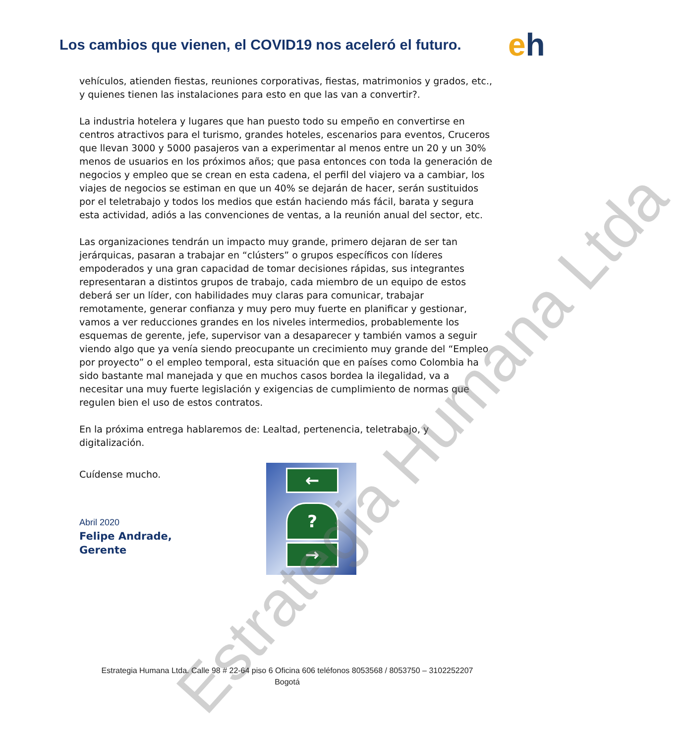Los cambios que vienen, el COVID19 nos aceleró el futuro.
eh
vehículos, atienden fiestas, reuniones corporativas, fiestas, matrimonios y grados, etc., y quienes tienen las instalaciones para esto en que las van a convertir?.
La industria hotelera y lugares que han puesto todo su empeño en convertirse en centros atractivos para el turismo, grandes hoteles, escenarios para eventos, Cruceros que llevan 3000 y 5000 pasajeros van a experimentar al menos entre un 20 y un 30% menos de usuarios en los próximos años; que pasa entonces con toda la generación de negocios y empleo que se crean en esta cadena, el perfil del viajero va a cambiar, los viajes de negocios se estiman en que un 40% se dejarán de hacer, serán sustituidos por el teletrabajo y todos los medios que están haciendo más fácil, barata y segura esta actividad, adiós a las convenciones de ventas, a la reunión anual del sector, etc.
Las organizaciones tendrán un impacto muy grande, primero dejaran de ser tan jerárquicas, pasaran a trabajar en “clústers” o grupos específicos con líderes empoderados y una gran capacidad de tomar decisiones rápidas, sus integrantes representaran a distintos grupos de trabajo, cada miembro de un equipo de estos deberá ser un líder, con habilidades muy claras para comunicar, trabajar remotamente, generar confianza y muy pero muy fuerte en planificar y gestionar, vamos a ver reducciones grandes en los niveles intermedios, probablemente los esquemas de gerente, jefe, supervisor van a desaparecer y también vamos a seguir viendo algo que ya venía siendo preocupante un crecimiento muy grande del “Empleo por proyecto” o el empleo temporal, esta situación que en países como Colombia ha sido bastante mal manejada y que en muchos casos bordea la ilegalidad, va a necesitar una muy fuerte legislación y exigencias de cumplimiento de normas que regulen bien el uso de estos contratos.
En la próxima entrega hablaremos de: Lealtad, pertenencia, teletrabajo, y digitalización.
Cuídense mucho.
Abril 2020
Felipe Andrade,
Gerente
←
?
→
Estrategia Humana Ltda
Estrategia Humana Ltda. Calle 98 # 22-64 piso 6 Oficina 606 teléfonos 8053568 / 8053750 – 3102252207
Bogotá